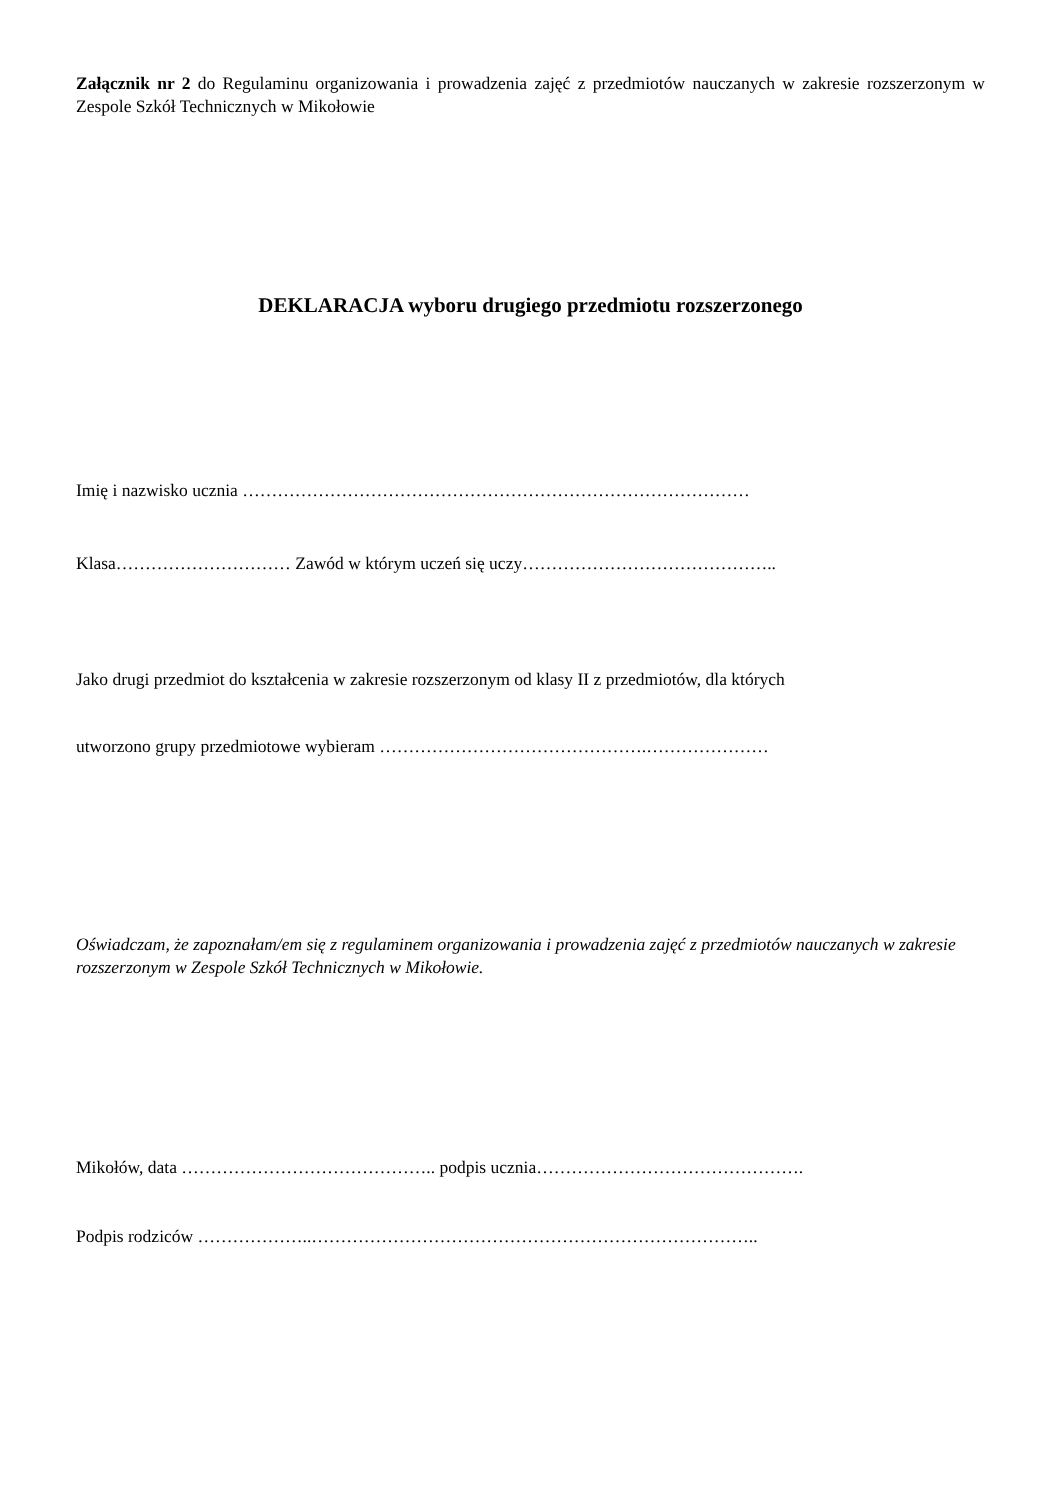Załącznik nr 2 do Regulaminu organizowania i prowadzenia zajęć z przedmiotów nauczanych w zakresie rozszerzonym w Zespole Szkół Technicznych w Mikołowie
DEKLARACJA wyboru drugiego przedmiotu rozszerzonego
Imię i nazwisko ucznia ……………………………………………………………………………
Klasa………………………… Zawód w którym uczeń się uczy……………………………………..
Jako drugi przedmiot do kształcenia w zakresie rozszerzonym od klasy II z przedmiotów, dla których
utworzono grupy przedmiotowe wybieram ……………………………………….…………………
Oświadczam, że zapoznałam/em się z regulaminem organizowania i prowadzenia zajęć z przedmiotów nauczanych w zakresie rozszerzonym w Zespole Szkół Technicznych w Mikołowie.
Mikołów, data …………………………………….. podpis ucznia……………………………………….
Podpis rodziców ………………..…………………………………………………………………..